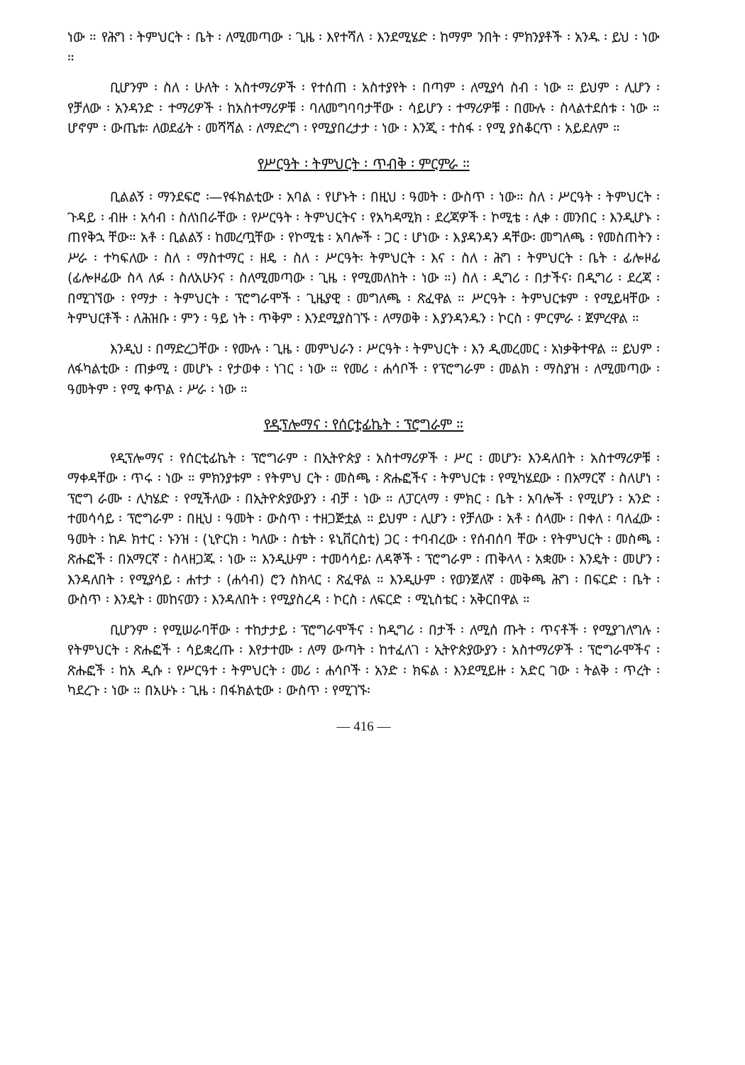ነው ። የሕግ ፡ ትምህርት ፡ ቤት ፡ ለሚመጣው ፡ ጊዜ ፡ እየተሻለ ፡ እንደሚሄድ ፡ ከማም ንበት ፡ ምክንያቶች ፡ አንዱ ፡ ይህ ፡ ነው ።
ቢሆንም ፡ ስለ ፡ ሁለት ፡ አስተማሪዎች ፡ የተሰጠ ፡ አስተያየት ፡ በጣም ፡ ለሚያሳ ስብ ፡ ነው ። ይህም ፡ ሊሆን ፡ የቻለው ፡ አንዳንድ ፡ ተማሪዎች ፡ ከአስተማሪዎቹ ፡ ባለመግባባታቸው ፡ ሳይሆን ፡ ተማሪዎቹ ፡ በሙሉ ፡ ስላልተደሰቱ ፡ ነው ። ሆኖም ፡ ውጤቱ፡ ለወደፊት ፡ መሻሻል ፡ ለማድረግ ፡ የሚያበረታታ ፡ ነው ፡ እንጂ ፡ ተስፋ ፡ የሚ ያስቆርጥ ፡ አይደለም ።
የሥርዓት ፡ ትምህርት ፡ ጥብቅ ፡ ምርምራ ።
ቢልልኝ ፡ ማንደፍሮ ፡—የፋክልቲው ፡ አባል ፡ የሆኑት ፡ በዚህ ፡ ዓመት ፡ ውስጥ ፡ ነው። ስለ ፡ ሥርዓት ፡ ትምህርት ፡ ጉዳይ ፡ ብዙ ፡ አሳብ ፡ ስለነበራቸው ፡ የሥርዓት ፡ ትምህርትና ፡ የአካዳሚክ ፡ ደረጃዎች ፡ ኮሚቴ ፡ ሊቀ ፡ መንበር ፡ እንዲሆኑ ፡ ጠየቅኋ ቸው። አቶ ፡ ቢልልኝ ፡ ከመረጧቸው ፡ የኮሚቴ ፡ አባሎች ፡ ጋር ፡ ሆነው ፡ እያዳንዳን ዳቸው፡ መግለጫ ፡ የመስጠትን ፡ ሥራ ፡ ተካፍለው ፡ ስለ ፡ ማስተማር ፡ ዘዴ ፡ ስለ ፡ ሥርዓት፡ ትምህርት ፡ እና ፡ ስለ ፡ ሕግ ፡ ትምህርት ፡ ቤት ፡ ፊሎዞፊ (ፊሎዞፊው ስላ ለፉ ፡ ስለአሁንና ፡ ስለሚመጣው ፡ ጊዜ ፡ የሚመለከት ፡ ነው ።) ስለ ፡ ዲግሪ ፡ በታችና፡ በዲግሪ ፡ ደረጃ ፡ በሚገኘው ፡ የማታ ፡ ትምህርት ፡ ፕሮግራሞች ፡ ጊዜያዊ ፡ መግለጫ ፡ ጽፈዋል ። ሥርዓት ፡ ትምህርቱም ፡ የሚይዛቸው ፡ ትምህርቶች ፡ ለሕዝቡ ፡ ምን ፡ ዓይ ነት ፡ ጥቅም ፡ እንደሚያስገኙ ፡ ለማወቅ ፡ እያንዳንዱን ፡ ኮርስ ፡ ምርምራ ፡ ጀምረዋል ።
እንዲህ ፡ በማድረጋቸው ፡ የሙሉ ፡ ጊዜ ፡ መምህራን ፡ ሥርዓት ፡ ትምህርት ፡ እን ዲመረመር ፡ አነቃቅተዋል ። ይህም ፡ ለፋካልቲው ፡ ጠቃሚ ፡ መሆኑ ፡ የታወቀ ፡ ነገር ፡ ነው ። የመሪ ፡ ሐሳቦች ፡ የፕሮግራም ፡ መልክ ፡ ማስያዝ ፡ ለሚመጣው ፡ ዓመትም ፡ የሚ ቀጥል ፡ ሥራ ፡ ነው ።
የዲፕሎማና ፡ የሰርቲፊኬት ፡ ፕሮግራም ።
የዲፕሎማና ፡ የሰርቲፊኬት ፡ ፕሮግራም ፡ በኢትዮጵያ ፡ አስተማሪዎች ፡ ሥር ፡ መሆን፡ እንዳለበት ፡ አስተማሪዎቹ ፡ ማቀዳቸው ፡ ጥሩ ፡ ነው ። ምክንያቱም ፡ የትምህ ርት ፡ መስጫ ፡ ጽሑፎችና ፡ ትምህርቱ ፡ የሚካሄደው ፡ በአማርኛ ፡ ስለሆነ ፡ ፕሮግ ራሙ ፡ ሊካሄድ ፡ የሚችለው ፡ በኢትዮጵያውያን ፡ ብቻ ፡ ነው ። ለፓርላማ ፡ ምክር ፡ ቤት ፡ አባሎች ፡ የሚሆን ፡ አንድ ፡ ተመሳሳይ ፡ ፕሮግራም ፡ በዚህ ፡ ዓመት ፡ ውስጥ ፡ ተዘጋጅቷል ። ይህም ፡ ሊሆን ፡ የቻለው ፡ አቶ ፡ ሰላሙ ፡ በቀለ ፡ ባለፈው ፡ ዓመት ፡ ከዶ ክተር ፡ ኑንዝ ፡ (ኒዮርክ ፡ ካለው ፡ ስቴት ፡ ዩኒቨርስቲ) ጋር ፡ ተባብረው ፡ የሰብሰባ ቸው ፡ የትምህርት ፡ መስጫ ፡ ጽሑፎች ፡ በአማርኛ ፡ ስላዘጋጁ ፡ ነው ። እንዲሁም ፡ ተመሳሳይ፡ ለዳኞች ፡ ፕሮግራም ፡ ጠቅላላ ፡ አቋሙ ፡ እንዴት ፡ መሆን ፡ እንዳለበት ፡ የሚያሳይ ፡ ሐተታ ፡ (ሐሳብ) ሮን ስክላር ፡ ጽፈዋል ። እንዲሁም ፡ የወንጀለኛ ፡ መቅጫ ሕግ ፡ በፍርድ ፡ ቤት ፡ ውስጥ ፡ እንዴት ፡ መከናወን ፡ እንዳለበት ፡ የሚያስረዳ ፡ ኮርስ ፡ ለፍርድ ፡ ሚኒስቴር ፡ አቅርበዋል ።
ቢሆንም ፡ የሚሠራባቸው ፡ ተከታታይ ፡ ፕሮግራሞችና ፡ ከዲግሪ ፡ በታች ፡ ለሚሰ ጡት ፡ ጥናቶች ፡ የሚያገለግሉ ፡ የትምህርት ፡ ጽሑፎች ፡ ሳይቋረጡ ፡ እየታተሙ ፡ ለማ ውጣት ፡ ከተፈለገ ፡ ኢትዮጵያውያን ፡ አስተማሪዎች ፡ ፕሮግራሞችና ፡ ጽሑፎች ፡ ከአ ዲሱ ፡ የሥርዓተ ፡ ትምህርት ፡ መሪ ፡ ሐሳቦች ፡ አንድ ፡ ክፍል ፡ እንደሚይዙ ፡ አድር ገው ፡ ትልቅ ፡ ጥረት ፡ ካደረጉ ፡ ነው ። በአሁኑ ፡ ጊዜ ፡ በፋክልቲው ፡ ውስጥ ፡ የሚገኙ፡
— 416 —